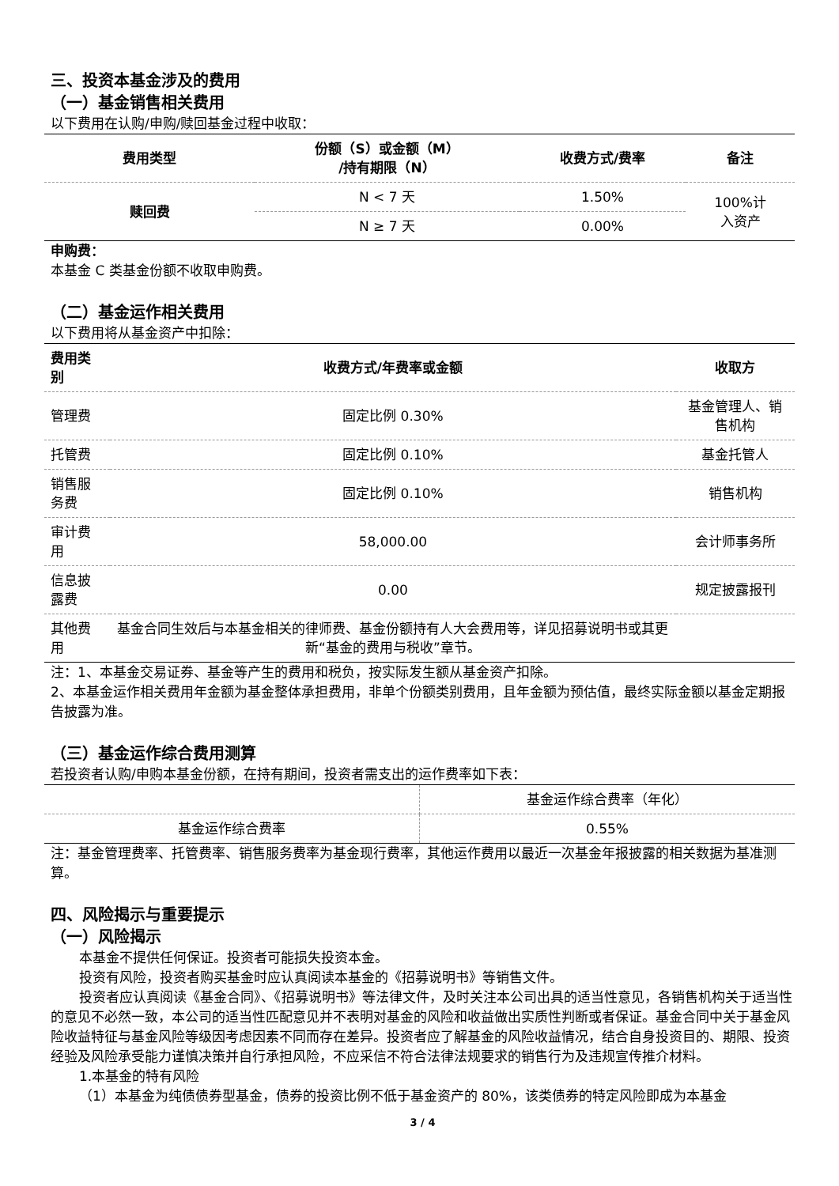三、投资本基金涉及的费用
（一）基金销售相关费用
以下费用在认购/申购/赎回基金过程中收取：
| 费用类型 | 份额（S）或金额（M） /持有期限（N） | 收费方式/费率 | 备注 |
| --- | --- | --- | --- |
| 赎回费 | N < 7 天 | 1.50% | 100%计 入资产 |
| | N ≥ 7 天 | 0.00% | |
申购费：
本基金 C 类基金份额不收取申购费。
（二）基金运作相关费用
以下费用将从基金资产中扣除：
| 费用类别 | 收费方式/年费率或金额 | 收取方 |
| --- | --- | --- |
| 管理费 | 固定比例 0.30% | 基金管理人、销售机构 |
| 托管费 | 固定比例 0.10% | 基金托管人 |
| 销售服务费 | 固定比例 0.10% | 销售机构 |
| 审计费用 | 58,000.00 | 会计师事务所 |
| 信息披露费 | 0.00 | 规定披露报刊 |
| 其他费用 | 基金合同生效后与本基金相关的律师费、基金份额持有人大会费用等，详见招募说明书或其更新“基金的费用与税收”章节。 | |
注：1、本基金交易证券、基金等产生的费用和税负，按实际发生额从基金资产扣除。
2、本基金运作相关费用年金额为基金整体承担费用，非单个份额类别费用，且年金额为预估值，最终实际金额以基金定期报告披露为准。
（三）基金运作综合费用测算
若投资者认购/申购本基金份额，在持有期间，投资者需支出的运作费率如下表：
| | 基金运作综合费率（年化） |
| 基金运作综合费率 | 0.55% |
注：基金管理费率、托管费率、销售服务费率为基金现行费率，其他运作费用以最近一次基金年报披露的相关数据为基准测算。
四、风险揭示与重要提示
（一）风险揭示
本基金不提供任何保证。投资者可能损失投资本金。
投资有风险，投资者购买基金时应认真阅读本基金的《招募说明书》等销售文件。
投资者应认真阅读《基金合同》、《招募说明书》等法律文件，及时关注本公司出具的适当性意见，各销售机构关于适当性的意见不必然一致，本公司的适当性匹配意见并不表明对基金的风险和收益做出实质性判断或者保证。基金合同中关于基金风险收益特征与基金风险等级因考虑因素不同而存在差异。投资者应了解基金的风险收益情况，结合自身投资目的、期限、投资经验及风险承受能力谨慎决策并自行承担风险，不应采信不符合法律法规要求的销售行为及违规宣传推介材料。
1.本基金的特有风险
（1）本基金为纯债债券型基金，债券的投资比例不低于基金资产的 80%，该类债券的特定风险即成为本基金
3 / 4